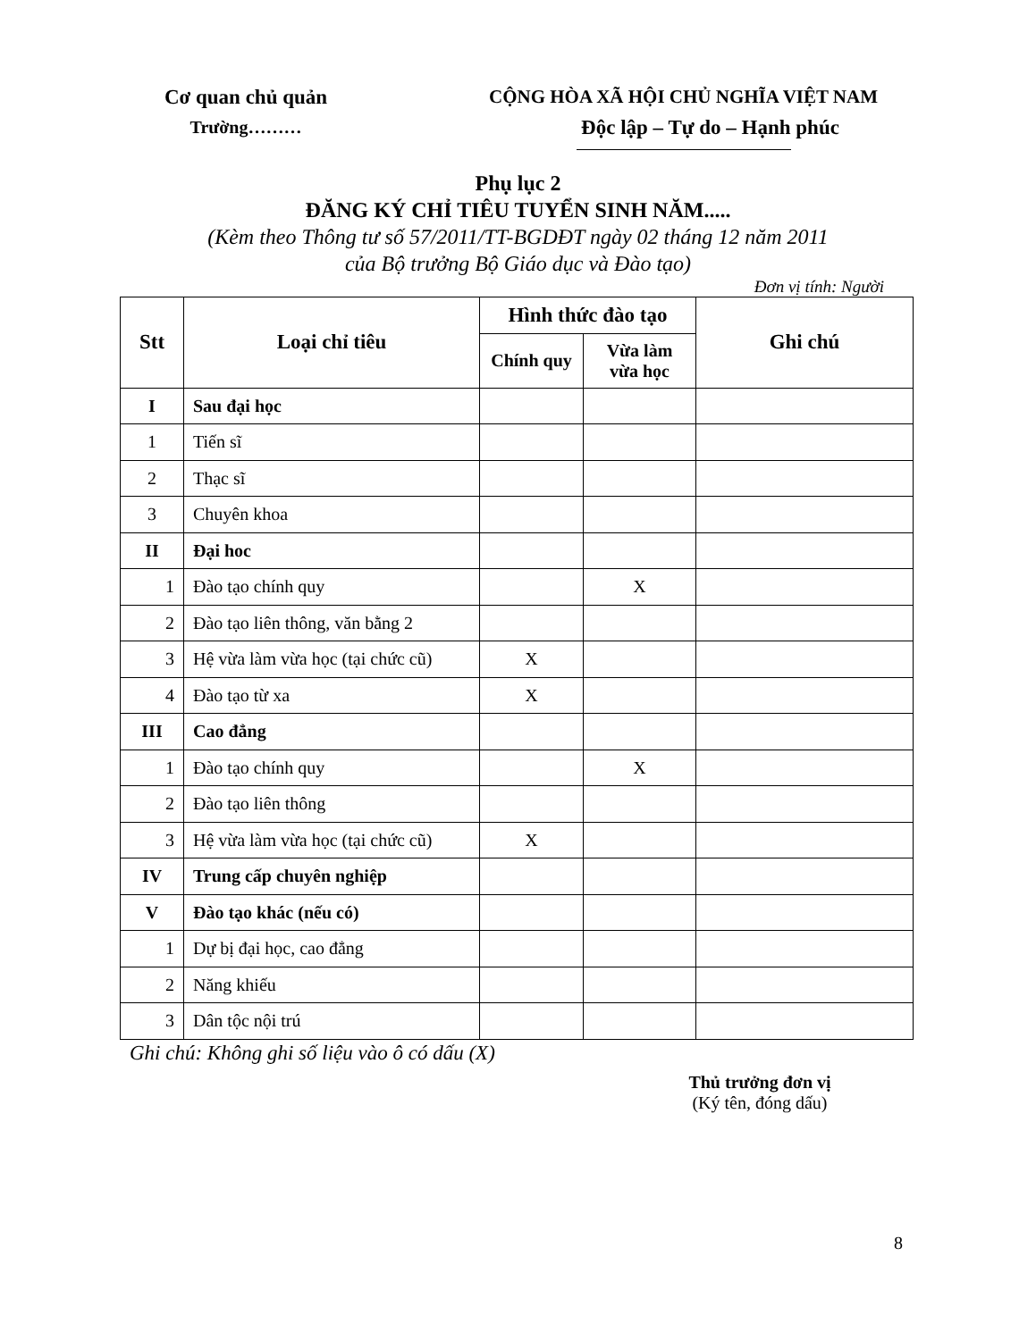Cơ quan chủ quản
Trường………
CỘNG HÒA XÃ HỘI CHỦ NGHĨA VIỆT NAM
Độc lập – Tự do – Hạnh phúc
Phụ lục 2
ĐĂNG KÝ CHỈ TIÊU TUYỂN SINH NĂM.....
(Kèm theo Thông tư số 57/2011/TT-BGDĐT ngày 02 tháng 12 năm 2011
của Bộ trưởng Bộ Giáo dục và Đào tạo)
Đơn vị tính: Người
| Stt | Loại chỉ tiêu | Hình thức đào tạo | | Ghi chú |
| --- | --- | --- | --- | --- |
| | | Chính quy | Vừa làm vừa học | |
| I | Sau đại học | | | |
| 1 | Tiến sĩ | | | |
| 2 | Thạc sĩ | | | |
| 3 | Chuyên khoa | | | |
| II | Đại hoc | | | |
| 1 | Đào tạo chính quy | | X | |
| 2 | Đào tạo liên thông, văn bằng 2 | | | |
| 3 | Hệ vừa làm vừa học (tại chức cũ) | X | | |
| 4 | Đào tạo từ xa | X | | |
| III | Cao đẳng | | | |
| 1 | Đào tạo chính quy | | X | |
| 2 | Đào tạo liên thông | | | |
| 3 | Hệ vừa làm vừa học (tại chức cũ) | X | | |
| IV | Trung cấp chuyên nghiệp | | | |
| V | Đào tạo khác (nếu có) | | | |
| 1 | Dự bị đại học, cao đẳng | | | |
| 2 | Năng khiếu | | | |
| 3 | Dân tộc nội trú | | | |
Ghi chú: Không ghi số liệu vào ô có dấu (X)
Thủ trưởng đơn vị
(Ký tên, đóng dấu)
8